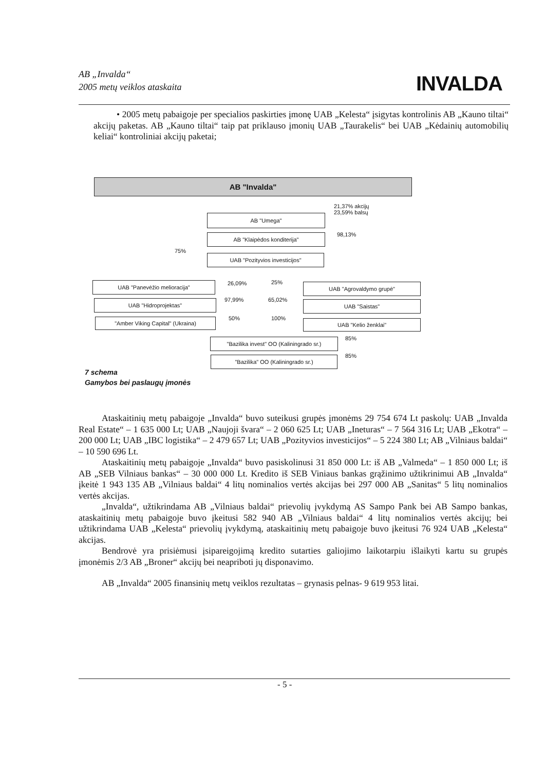AB „Invalda“
2005 metų veiklos ataskaita
INVALDA
• 2005 metų pabaigoje per specialios paskirties įmonę UAB „Kelesta“ įsigytas kontrolinis AB „Kauno tiltai“ akcijų paketas. AB „Kauno tiltai“ taip pat priklauso įmonių UAB „Taurakelis“ bei UAB „Kėdainių automobilių keliai“ kontroliniai akcijų paketai;
AB "Invalda"
21,37% akcijų
23,59% balsų
AB "Umega"
98,13%
AB "Klaipėdos konditerija"
75%
UAB "Pozityvios investicijos"
UAB "Panevėžio melioracija" 26,09% 25% UAB "Agrovaldymo grupė"
UAB "Hidroprojektas" 97,99% 65,02% UAB "Saistas"
"Amber Viking Capital" (Ukraina) 50% 100% UAB "Kelio ženklai"
85%
"Bazilika invest" OO (Kaliningrado sr.)
85%
"Bazilika" OO (Kaliningrado sr.)
7 schema
Gamybos bei paslaugų įmonės
Ataskaitinių metų pabaigoje „Invalda“ buvo suteikusi grupės įmonėms 29 754 674 Lt paskolų: UAB „Invalda Real Estate“ – 1 635 000 Lt; UAB „Naujoji švara“ – 2 060 625 Lt; UAB „Ineturas“ – 7 564 316 Lt; UAB „Ekotra“ – 200 000 Lt; UAB „IBC logistika“ – 2 479 657 Lt; UAB „Pozityvios investicijos“ – 5 224 380 Lt; AB „Vilniaus baldai“ – 10 590 696 Lt.
Ataskaitinių metų pabaigoje „Invalda“ buvo pasiskolinusi 31 850 000 Lt: iš AB „Valmeda“ – 1 850 000 Lt; iš AB „SEB Vilniaus bankas“ – 30 000 000 Lt. Kredito iš SEB Viniaus bankas grąžinimo užtikrinimui AB „Invalda“ įkeitė 1 943 135 AB „Vilniaus baldai“ 4 litų nominalios vertės akcijas bei 297 000 AB „Sanitas“ 5 litų nominalios vertės akcijas.
„Invalda“, užtikrindama AB „Vilniaus baldai“ prievolių įvykdymą AS Sampo Pank bei AB Sampo bankas, ataskaitinių metų pabaigoje buvo įkeitusi 582 940 AB „Vilniaus baldai“ 4 litų nominalios vertės akcijų; bei užtikrindama UAB „Kelesta“ prievolių įvykdymą, ataskaitinių metų pabaigoje buvo įkeitusi 76 924 UAB „Kelesta“ akcijas.
Bendrovė yra prisiėmusi įsipareigojimą kredito sutarties galiojimo laikotarpiu išlaikyti kartu su grupės įmonėmis 2/3 AB „Broner“ akcijų bei neapriboti jų disponavimo.
AB „Invalda“ 2005 finansinių metų veiklos rezultatas – grynasis pelnas- 9 619 953 litai.
- 5 -